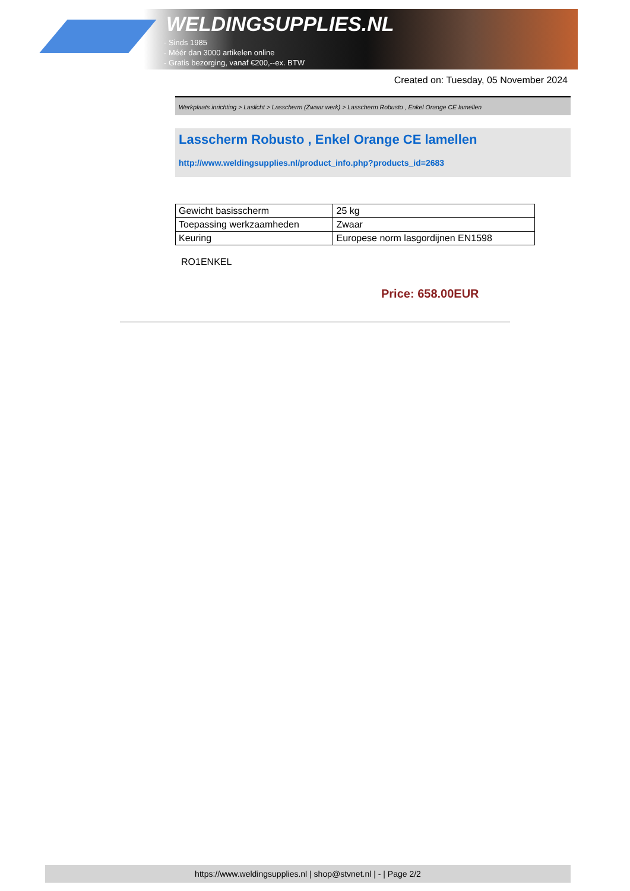WELDINGSUPPLIES.NL
- Sinds 1985
- Méér dan 3000 artikelen online
- Gratis bezorging, vanaf €200,--ex. BTW
Created on: Tuesday, 05 November 2024
Werkplaats inrichting > Laslicht > Lasscherm (Zwaar werk) > Lasscherm Robusto , Enkel Orange CE lamellen
Lasscherm Robusto , Enkel Orange CE lamellen
http://www.weldingsupplies.nl/product_info.php?products_id=2683
| Gewicht basisscherm | 25 kg |
| Toepassing werkzaamheden | Zwaar |
| Keuring | Europese norm lasgordijnen EN1598 |
RO1ENKEL
Price: 658.00EUR
https://www.weldingsupplies.nl | shop@stvnet.nl | - | Page 2/2